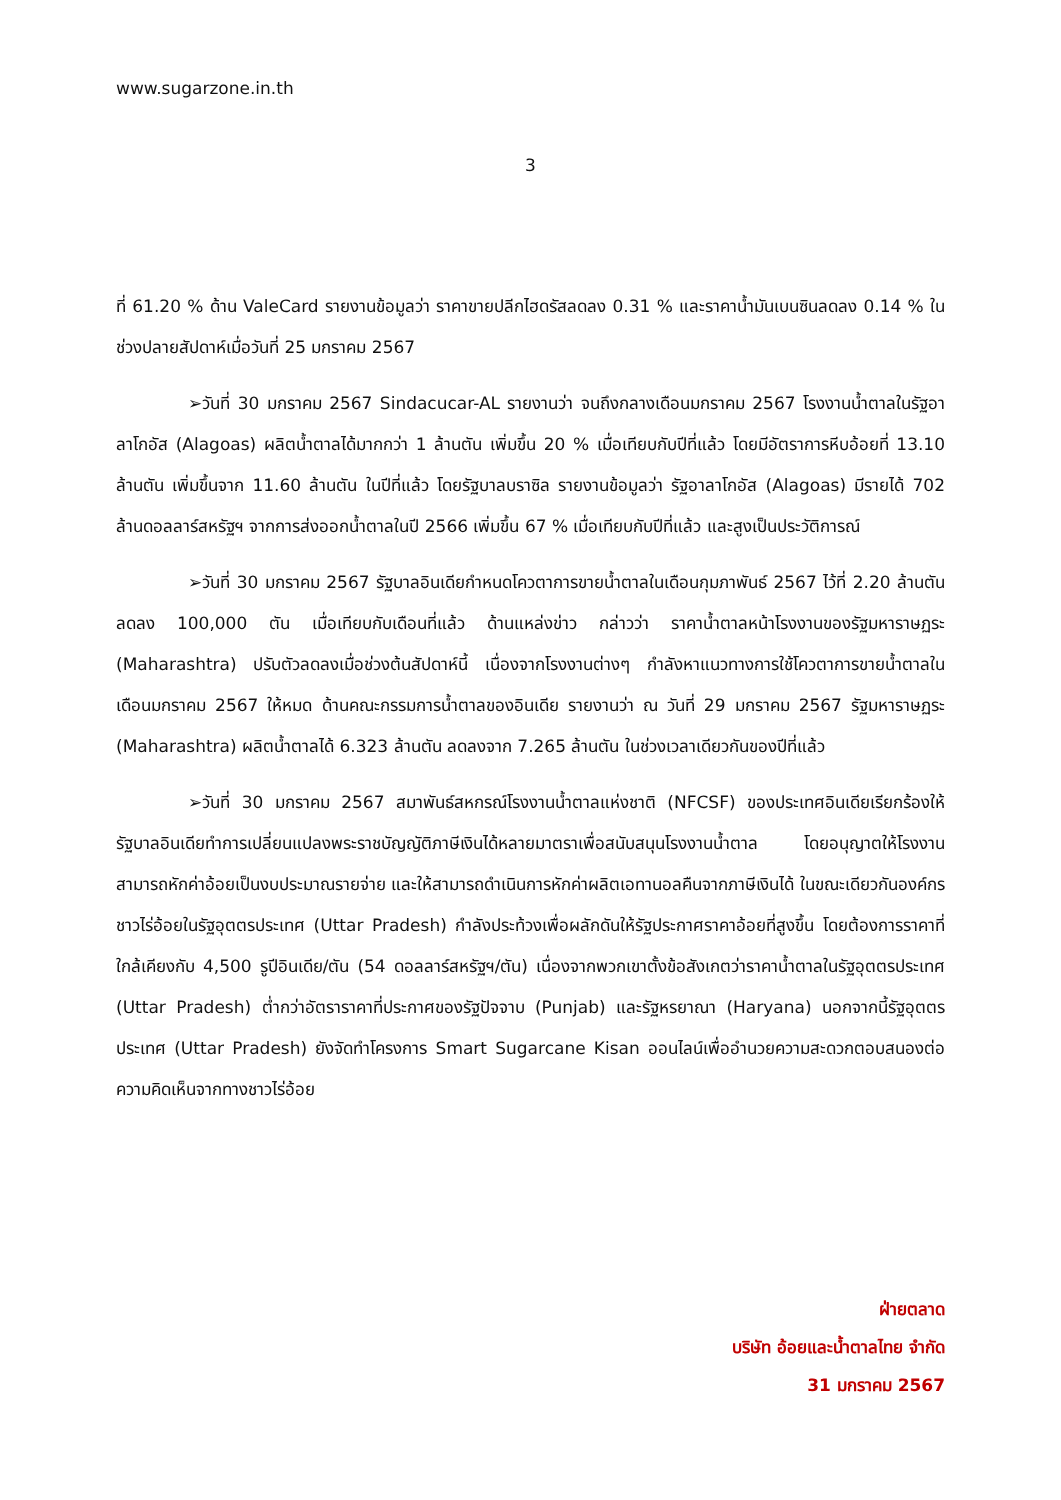www.sugarzone.in.th
3
ที่ 61.20 % ด้าน ValeCard รายงานข้อมูลว่า ราคาขายปลีกไฮดรัสลดลง 0.31 % และราคาน้ำมันเบนซินลดลง 0.14 % ในช่วงปลายสัปดาห์เมื่อวันที่ 25 มกราคม 2567
➢วันที่ 30 มกราคม 2567 Sindacucar-AL รายงานว่า จนถึงกลางเดือนมกราคม 2567 โรงงานน้ำตาลในรัฐอาลาโกอัส (Alagoas) ผลิตน้ำตาลได้มากกว่า 1 ล้านตัน เพิ่มขึ้น 20 % เมื่อเทียบกับปีที่แล้ว โดยมีอัตราการหีบอ้อยที่ 13.10 ล้านตัน เพิ่มขึ้นจาก 11.60 ล้านตัน ในปีที่แล้ว โดยรัฐบาลบราซิล รายงานข้อมูลว่า รัฐอาลาโกอัส (Alagoas) มีรายได้ 702 ล้านดอลลาร์สหรัฐฯ จากการส่งออกน้ำตาลในปี 2566 เพิ่มขึ้น 67 % เมื่อเทียบกับปีที่แล้ว และสูงเป็นประวัติการณ์
➢วันที่ 30 มกราคม 2567 รัฐบาลอินเดียกำหนดโควตาการขายน้ำตาลในเดือนกุมภาพันธ์ 2567 ไว้ที่ 2.20 ล้านตัน ลดลง 100,000 ตัน เมื่อเทียบกับเดือนที่แล้ว ด้านแหล่งข่าว กล่าวว่า ราคาน้ำตาลหน้าโรงงานของรัฐมหาราษฏระ (Maharashtra) ปรับตัวลดลงเมื่อช่วงต้นสัปดาห์นี้ เนื่องจากโรงงานต่างๆ กำลังหาแนวทางการใช้โควตาการขายน้ำตาลในเดือนมกราคม 2567 ให้หมด ด้านคณะกรรมการน้ำตาลของอินเดีย รายงานว่า ณ วันที่ 29 มกราคม 2567 รัฐมหาราษฏระ (Maharashtra) ผลิตน้ำตาลได้ 6.323 ล้านตัน ลดลงจาก 7.265 ล้านตัน ในช่วงเวลาเดียวกันของปีที่แล้ว
➢วันที่ 30 มกราคม 2567 สมาพันธ์สหกรณ์โรงงานน้ำตาลแห่งชาติ (NFCSF) ของประเทศอินเดียเรียกร้องให้รัฐบาลอินเดียทำการเปลี่ยนแปลงพระราชบัญญัติภาษีเงินได้หลายมาตราเพื่อสนับสนุนโรงงานน้ำตาล โดยอนุญาตให้โรงงานสามารถหักค่าอ้อยเป็นงบประมาณรายจ่าย และให้สามารถดำเนินการหักค่าผลิตเอทานอลคืนจากภาษีเงินได้ ในขณะเดียวกันองค์กรชาวไร่อ้อยในรัฐอุตตรประเทศ (Uttar Pradesh) กำลังประท้วงเพื่อผลักดันให้รัฐประกาศราคาอ้อยที่สูงขึ้น โดยต้องการราคาที่ใกล้เคียงกับ 4,500 รูปีอินเดีย/ตัน (54 ดอลลาร์สหรัฐฯ/ตัน) เนื่องจากพวกเขาตั้งข้อสังเกตว่าราคาน้ำตาลในรัฐอุตตรประเทศ (Uttar Pradesh) ต่ำกว่าอัตราราคาที่ประกาศของรัฐปัจจาบ (Punjab) และรัฐหรยาณา (Haryana) นอกจากนี้รัฐอุตตรประเทศ (Uttar Pradesh) ยังจัดทำโครงการ Smart Sugarcane Kisan ออนไลน์เพื่ออำนวยความสะดวกตอบสนองต่อความคิดเห็นจากทางชาวไร่อ้อย
ฝ่ายตลาด
บริษัท อ้อยและน้ำตาลไทย จำกัด
31 มกราคม 2567